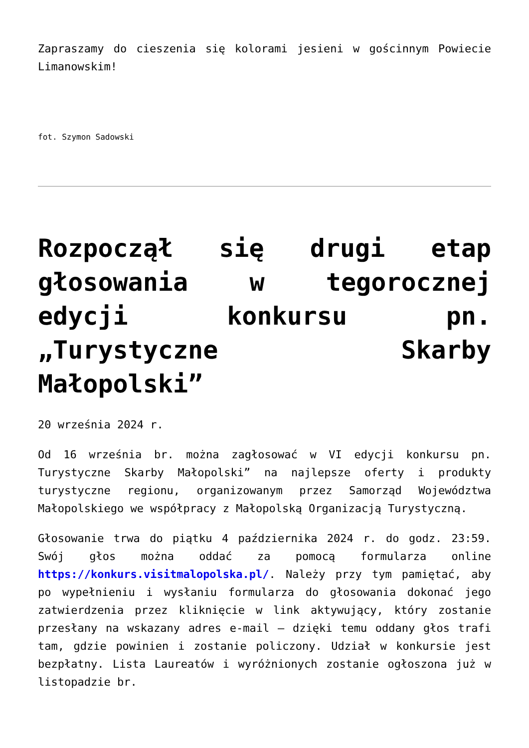Zapraszamy do cieszenia się kolorami jesieni w gościnnym Powiecie Limanowskim!
fot. Szymon Sadowski
Rozpoczął się drugi etap głosowania w tegorocznej edycji konkursu pn. „Turystyczne Skarby Małopolski”
20 września 2024 r.
Od 16 września br. można zagłosować w VI edycji konkursu pn. Turystyczne Skarby Małopolski” na najlepsze oferty i produkty turystyczne regionu, organizowanym przez Samorząd Województwa Małopolskiego we współpracy z Małopolską Organizacją Turystyczną.
Głosowanie trwa do piątku 4 października 2024 r. do godz. 23:59. Swój głos można oddać za pomocą formularza online https://konkurs.visitmalopolska.pl/. Należy przy tym pamiętać, aby po wypełnieniu i wysłaniu formularza do głosowania dokonać jego zatwierdzenia przez kliknięcie w link aktywujący, który zostanie przesłany na wskazany adres e-mail – dzięki temu oddany głos trafi tam, gdzie powinien i zostanie policzony. Udział w konkursie jest bezpłatny. Lista Laureatów i wyróżnionych zostanie ogłoszona już w listopadzie br.